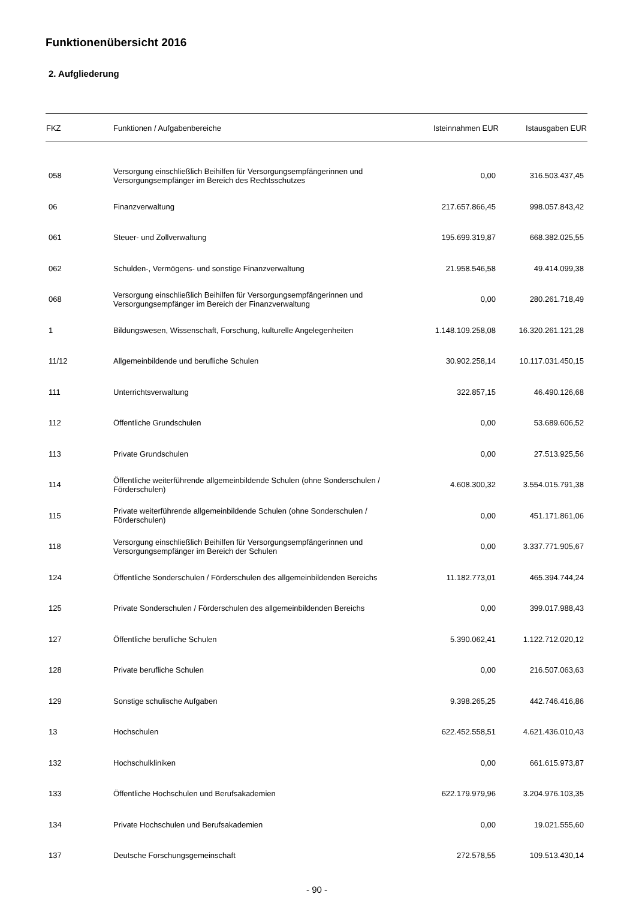Funktionenübersicht 2016
2. Aufgliederung
| FKZ | Funktionen / Aufgabenbereiche | Isteinnahmen EUR | Istausgaben EUR |
| --- | --- | --- | --- |
| 058 | Versorgung einschließlich Beihilfen für Versorgungsempfängerinnen und Versorgungsempfänger im Bereich des Rechtsschutzes | 0,00 | 316.503.437,45 |
| 06 | Finanzverwaltung | 217.657.866,45 | 998.057.843,42 |
| 061 | Steuer- und Zollverwaltung | 195.699.319,87 | 668.382.025,55 |
| 062 | Schulden-, Vermögens- und sonstige Finanzverwaltung | 21.958.546,58 | 49.414.099,38 |
| 068 | Versorgung einschließlich Beihilfen für Versorgungsempfängerinnen und Versorgungsempfänger im Bereich der Finanzverwaltung | 0,00 | 280.261.718,49 |
| 1 | Bildungswesen, Wissenschaft, Forschung, kulturelle Angelegenheiten | 1.148.109.258,08 | 16.320.261.121,28 |
| 11/12 | Allgemeinbildende und berufliche Schulen | 30.902.258,14 | 10.117.031.450,15 |
| 111 | Unterrichtsverwaltung | 322.857,15 | 46.490.126,68 |
| 112 | Öffentliche Grundschulen | 0,00 | 53.689.606,52 |
| 113 | Private Grundschulen | 0,00 | 27.513.925,56 |
| 114 | Öffentliche weiterführende allgemeinbildende Schulen (ohne Sonderschulen / Förderschulen) | 4.608.300,32 | 3.554.015.791,38 |
| 115 | Private weiterführende allgemeinbildende Schulen (ohne Sonderschulen / Förderschulen) | 0,00 | 451.171.861,06 |
| 118 | Versorgung einschließlich Beihilfen für Versorgungsempfängerinnen und Versorgungsempfänger im Bereich der Schulen | 0,00 | 3.337.771.905,67 |
| 124 | Öffentliche Sonderschulen / Förderschulen des allgemeinbildenden Bereichs | 11.182.773,01 | 465.394.744,24 |
| 125 | Private Sonderschulen / Förderschulen des allgemeinbildenden Bereichs | 0,00 | 399.017.988,43 |
| 127 | Öffentliche berufliche Schulen | 5.390.062,41 | 1.122.712.020,12 |
| 128 | Private berufliche Schulen | 0,00 | 216.507.063,63 |
| 129 | Sonstige schulische Aufgaben | 9.398.265,25 | 442.746.416,86 |
| 13 | Hochschulen | 622.452.558,51 | 4.621.436.010,43 |
| 132 | Hochschulkliniken | 0,00 | 661.615.973,87 |
| 133 | Öffentliche Hochschulen und Berufsakademien | 622.179.979,96 | 3.204.976.103,35 |
| 134 | Private Hochschulen und Berufsakademien | 0,00 | 19.021.555,60 |
| 137 | Deutsche Forschungsgemeinschaft | 272.578,55 | 109.513.430,14 |
- 90 -